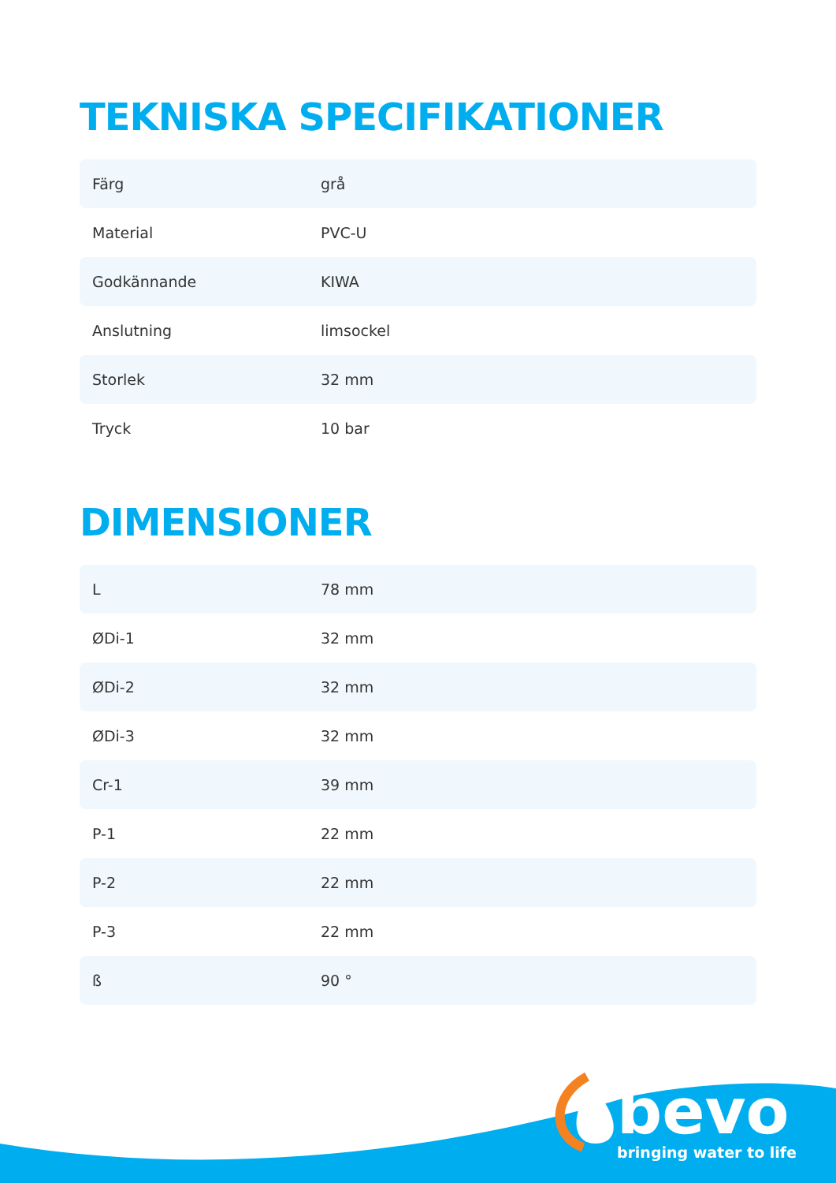TEKNISKA SPECIFIKATIONER
| Färg | grå |
| Material | PVC-U |
| Godkännande | KIWA |
| Anslutning | limsockel |
| Storlek | 32 mm |
| Tryck | 10 bar |
DIMENSIONER
| L | 78 mm |
| ØDi-1 | 32 mm |
| ØDi-2 | 32 mm |
| ØDi-3 | 32 mm |
| Cr-1 | 39 mm |
| P-1 | 22 mm |
| P-2 | 22 mm |
| P-3 | 22 mm |
| ß | 90 ° |
bevo
bringing water to life